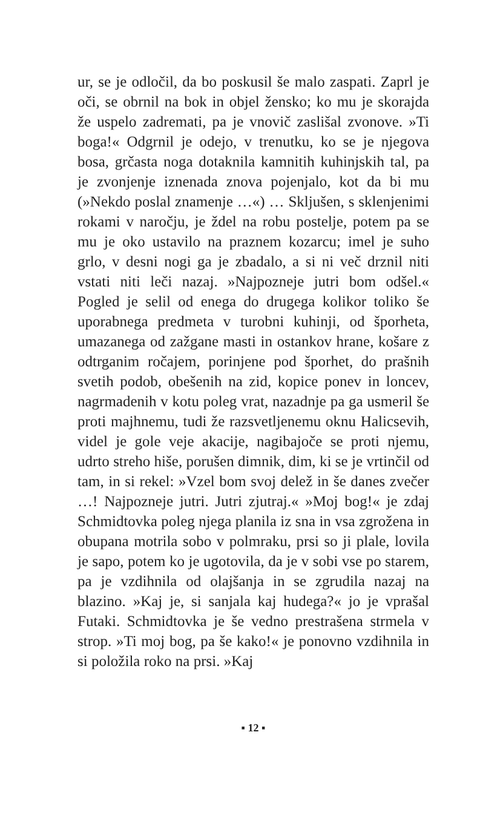ur, se je odločil, da bo poskusil še malo zaspati. Zaprl je oči, se obrnil na bok in objel žensko; ko mu je skorajda že uspelo zadremati, pa je vnovič zaslišal zvonove. »Ti boga!« Odgrnil je odejo, v trenutku, ko se je njegova bosa, grčasta noga dotaknila kamnitih kuhinjskih tal, pa je zvonjenje iznenada znova pojenjalo, kot da bi mu (»Nekdo poslal znamenje …«) … Skljušen, s sklenjenimi rokami v naročju, je ždel na robu postelje, potem pa se mu je oko ustavilo na praznem kozarcu; imel je suho grlo, v desni nogi ga je zbadalo, a si ni več drznil niti vstati niti leči nazaj. »Najpozneje jutri bom odšel.« Pogled je selil od enega do drugega kolikor toliko še uporabnega predmeta v turobni kuhinji, od šporheta, umazanega od zažgane masti in ostankov hrane, košare z odtrganim ročajem, porinjene pod šporhet, do prašnih svetih podob, obešenih na zid, kopice ponev in loncev, nagrmadenih v kotu poleg vrat, nazadnje pa ga usmeril še proti majhnemu, tudi že razsvetljenemu oknu Halicsevih, videl je gole veje akacije, nagibajoče se proti njemu, udrto streho hiše, porušen dimnik, dim, ki se je vrtinčil od tam, in si rekel: »Vzel bom svoj delež in še danes zvečer …! Najpozneje jutri. Jutri zjutraj.« »Moj bog!« je zdaj Schmidtovka poleg njega planila iz sna in vsa zgrožena in obupana motrila sobo v polmraku, prsi so ji plale, lovila je sapo, potem ko je ugotovila, da je v sobi vse po starem, pa je vzdihnila od olajšanja in se zgrudila nazaj na blazino. »Kaj je, si sanjala kaj hudega?« jo je vprašal Futaki. Schmidtovka je še vedno prestrašena strmela v strop. »Ti moj bog, pa še kako!« je ponovno vzdihnila in si položila roko na prsi. »Kaj
▪ 12 ▪